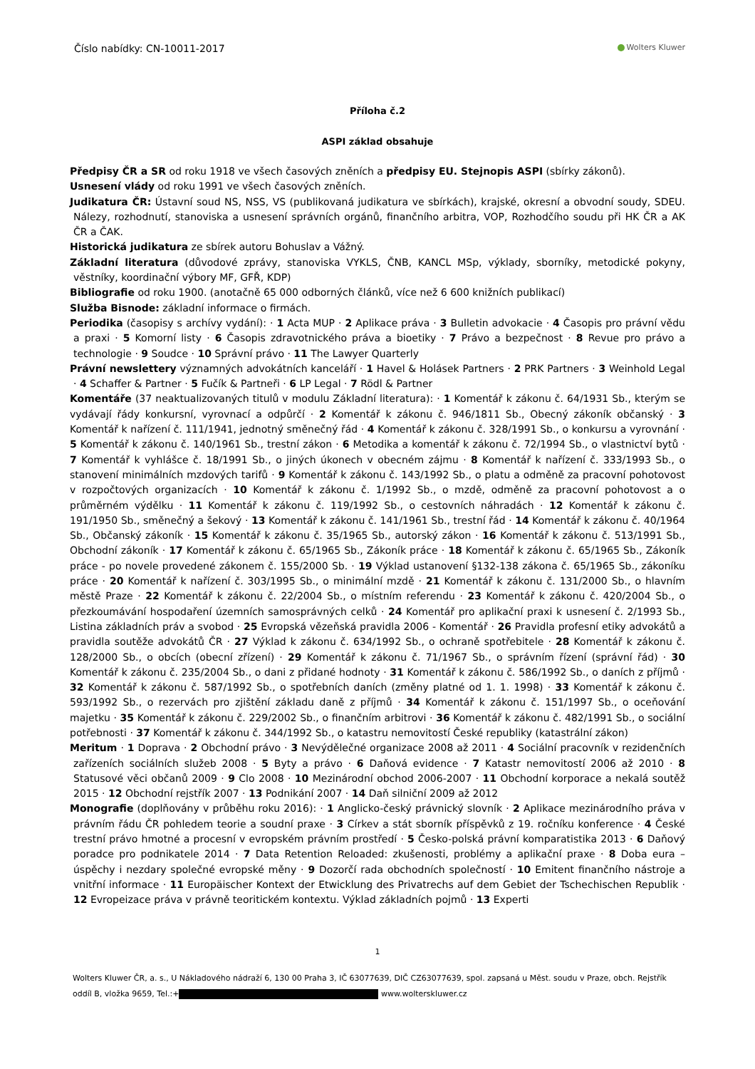Číslo nabídky: CN-10011-2017
Wolters Kluwer
Příloha č.2
ASPI základ obsahuje
Předpisy ČR a SR od roku 1918 ve všech časových zněních a předpisy EU. Stejnopis ASPI (sbírky zákonů).
Usnesení vlády od roku 1991 ve všech časových zněních.
Judikatura ČR: Ústavní soud NS, NSS, VS (publikovaná judikatura ve sbírkách), krajské, okresní a obvodní soudy, SDEU. Nálezy, rozhodnutí, stanoviska a usnesení správních orgánů, finančního arbitra, VOP, Rozhodčího soudu při HK ČR a AK ČR a ČAK.
Historická judikatura ze sbírek autoru Bohuslav a Vážný.
Základní literatura (důvodové zprávy, stanoviska VYKLS, ČNB, KANCL MSp, výklady, sborníky, metodické pokyny, věstníky, koordinační výbory MF, GFŘ, KDP)
Bibliografie od roku 1900. (anotačně 65 000 odborných článků, více než 6 600 knižních publikací)
Služba Bisnode: základní informace o firmách.
Periodika (časopisy s archívy vydání): · 1 Acta MUP · 2 Aplikace práva · 3 Bulletin advokacie · 4 Časopis pro právní vědu a praxi · 5 Komorní listy · 6 Časopis zdravotnického práva a bioetiky · 7 Právo a bezpečnost · 8 Revue pro právo a technologie · 9 Soudce · 10 Správní právo · 11 The Lawyer Quarterly
Právní newslettery významných advokátních kanceláří · 1 Havel & Holásek Partners · 2 PRK Partners · 3 Weinhold Legal · 4 Schaffer & Partner · 5 Fučík & Partneři · 6 LP Legal · 7 Rödl & Partner
Komentáře (37 neaktualizovaných titulů v modulu Základní literatura): · 1 Komentář k zákonu č. 64/1931 Sb., kterým se vydávají řády konkursní, vyrovnací a odpůrčí · 2 Komentář k zákonu č. 946/1811 Sb., Obecný zákoník občanský · 3 Komentář k nařízení č. 111/1941, jednotný směnečný řád · 4 Komentář k zákonu č. 328/1991 Sb., o konkursu a vyrovnání · 5 Komentář k zákonu č. 140/1961 Sb., trestní zákon · 6 Metodika a komentář k zákonu č. 72/1994 Sb., o vlastnictví bytů · 7 Komentář k vyhlášce č. 18/1991 Sb., o jiných úkonech v obecném zájmu · 8 Komentář k nařízení č. 333/1993 Sb., o stanovení minimálních mzdových tarifů · 9 Komentář k zákonu č. 143/1992 Sb., o platu a odměně za pracovní pohotovost v rozpočtových organizacích · 10 Komentář k zákonu č. 1/1992 Sb., o mzdě, odměně za pracovní pohotovost a o průměrném výdělku · 11 Komentář k zákonu č. 119/1992 Sb., o cestovních náhradách · 12 Komentář k zákonu č. 191/1950 Sb., směnečný a šekový · 13 Komentář k zákonu č. 141/1961 Sb., trestní řád · 14 Komentář k zákonu č. 40/1964 Sb., Občanský zákoník · 15 Komentář k zákonu č. 35/1965 Sb., autorský zákon · 16 Komentář k zákonu č. 513/1991 Sb., Obchodní zákoník · 17 Komentář k zákonu č. 65/1965 Sb., Zákoník práce · 18 Komentář k zákonu č. 65/1965 Sb., Zákoník práce - po novele provedené zákonem č. 155/2000 Sb. · 19 Výklad ustanovení §132-138 zákona č. 65/1965 Sb., zákoníku práce · 20 Komentář k nařízení č. 303/1995 Sb., o minimální mzdě · 21 Komentář k zákonu č. 131/2000 Sb., o hlavním městě Praze · 22 Komentář k zákonu č. 22/2004 Sb., o místním referendu · 23 Komentář k zákonu č. 420/2004 Sb., o přezkoumávání hospodaření územních samosprávných celků · 24 Komentář pro aplikační praxi k usnesení č. 2/1993 Sb., Listina základních práv a svobod · 25 Evropská vězeňská pravidla 2006 - Komentář · 26 Pravidla profesní etiky advokátů a pravidla soutěže advokátů ČR · 27 Výklad k zákonu č. 634/1992 Sb., o ochraně spotřebitele · 28 Komentář k zákonu č. 128/2000 Sb., o obcích (obecní zřízení) · 29 Komentář k zákonu č. 71/1967 Sb., o správním řízení (správní řád) · 30 Komentář k zákonu č. 235/2004 Sb., o dani z přidané hodnoty · 31 Komentář k zákonu č. 586/1992 Sb., o daních z příjmů · 32 Komentář k zákonu č. 587/1992 Sb., o spotřebních daních (změny platné od 1. 1. 1998) · 33 Komentář k zákonu č. 593/1992 Sb., o rezervách pro zjištění základu daně z příjmů · 34 Komentář k zákonu č. 151/1997 Sb., o oceňování majetku · 35 Komentář k zákonu č. 229/2002 Sb., o finančním arbitrovi · 36 Komentář k zákonu č. 482/1991 Sb., o sociální potřebnosti · 37 Komentář k zákonu č. 344/1992 Sb., o katastru nemovitostí České republiky (katastrální zákon)
Meritum · 1 Doprava · 2 Obchodní právo · 3 Nevýdělečné organizace 2008 až 2011 · 4 Sociální pracovník v rezidenčních zařízeních sociálních služeb 2008 · 5 Byty a právo · 6 Daňová evidence · 7 Katastr nemovitostí 2006 až 2010 · 8 Statusové věci občanů 2009 · 9 Clo 2008 · 10 Mezinárodní obchod 2006-2007 · 11 Obchodní korporace a nekalá soutěž 2015 · 12 Obchodní rejstřík 2007 · 13 Podnikání 2007 · 14 Daň silniční 2009 až 2012
Monografie (doplňovány v průběhu roku 2016): · 1 Anglicko-český právnický slovník · 2 Aplikace mezinárodního práva v právním řádu ČR pohledem teorie a soudní praxe · 3 Církev a stát sborník příspěvků z 19. ročníku konference · 4 České trestní právo hmotné a procesní v evropském právním prostředí · 5 Česko-polská právní komparatistika 2013 · 6 Daňový poradce pro podnikatele 2014 · 7 Data Retention Reloaded: zkušenosti, problémy a aplikační praxe · 8 Doba eura – úspěchy i nezdary společné evropské měny · 9 Dozorčí rada obchodních společností · 10 Emitent finančního nástroje a vnitřní informace · 11 Europäischer Kontext der Etwicklung des Privatrechs auf dem Gebiet der Tschechischen Republik · 12 Evropeizace práva v právně teoritickém kontextu. Výklad základních pojmů · 13 Experti
1
Wolters Kluwer ČR, a. s., U Nákladového nádraží 6, 130 00 Praha 3, IČ 63077639, DIČ CZ63077639, spol. zapsaná u Měst. soudu v Praze, obch. Rejstřík oddíl B, vložka 9659, Tel.:+ www.wolterskluwer.cz